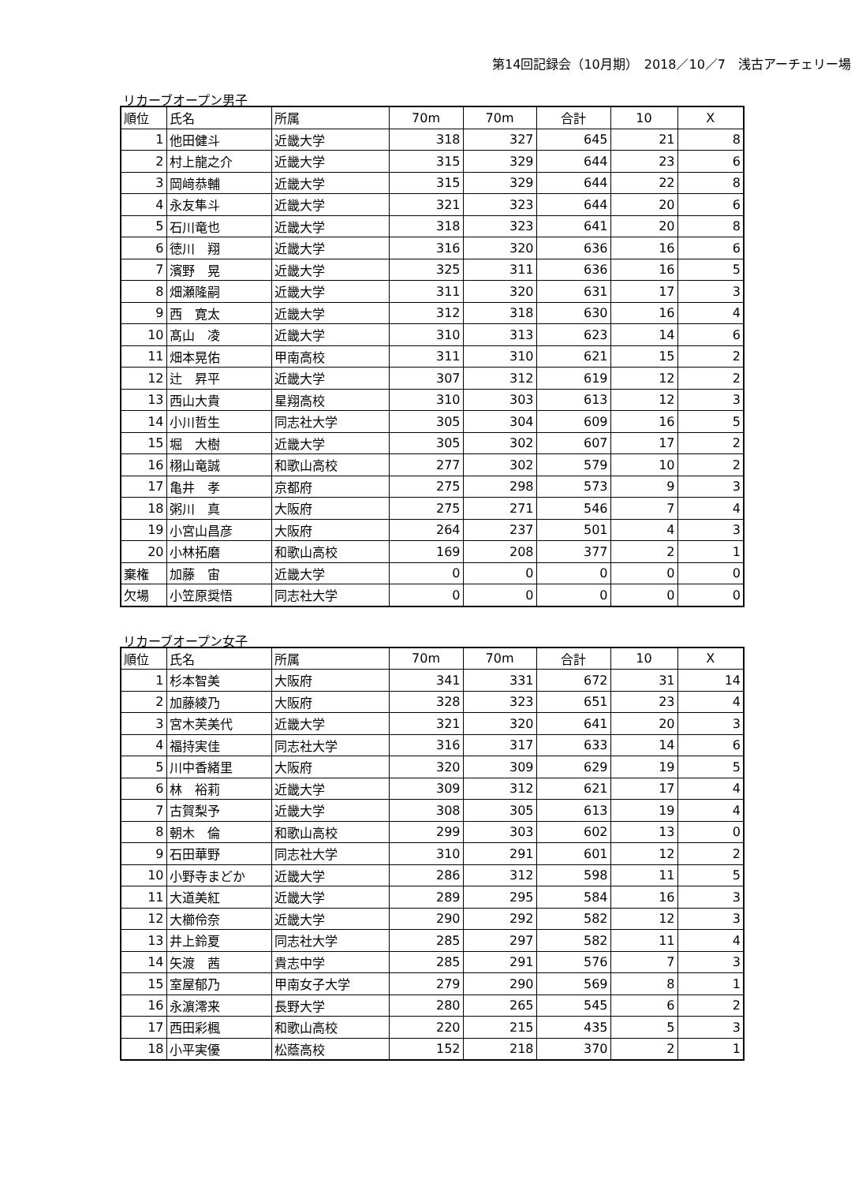第14回記録会（10月期）　2018／10／7　浅古アーチェリー場
リカーブオープン男子
| 順位 | 氏名 | 所属 | 70m | 70m | 合計 | 10 | X |
| --- | --- | --- | --- | --- | --- | --- | --- |
| 1 | 他田健斗 | 近畿大学 | 318 | 327 | 645 | 21 | 8 |
| 2 | 村上龍之介 | 近畿大学 | 315 | 329 | 644 | 23 | 6 |
| 3 | 岡﨑恭輔 | 近畿大学 | 315 | 329 | 644 | 22 | 8 |
| 4 | 永友隼斗 | 近畿大学 | 321 | 323 | 644 | 20 | 6 |
| 5 | 石川竜也 | 近畿大学 | 318 | 323 | 641 | 20 | 8 |
| 6 | 徳川 翔 | 近畿大学 | 316 | 320 | 636 | 16 | 6 |
| 7 | 濱野 晃 | 近畿大学 | 325 | 311 | 636 | 16 | 5 |
| 8 | 畑瀬隆嗣 | 近畿大学 | 311 | 320 | 631 | 17 | 3 |
| 9 | 西 寛太 | 近畿大学 | 312 | 318 | 630 | 16 | 4 |
| 10 | 髙山 凌 | 近畿大学 | 310 | 313 | 623 | 14 | 6 |
| 11 | 畑本晃佑 | 甲南高校 | 311 | 310 | 621 | 15 | 2 |
| 12 | 辻 昇平 | 近畿大学 | 307 | 312 | 619 | 12 | 2 |
| 13 | 西山大貴 | 星翔高校 | 310 | 303 | 613 | 12 | 3 |
| 14 | 小川哲生 | 同志社大学 | 305 | 304 | 609 | 16 | 5 |
| 15 | 堀 大樹 | 近畿大学 | 305 | 302 | 607 | 17 | 2 |
| 16 | 栩山竜誠 | 和歌山高校 | 277 | 302 | 579 | 10 | 2 |
| 17 | 亀井 孝 | 京都府 | 275 | 298 | 573 | 9 | 3 |
| 18 | 粥川 真 | 大阪府 | 275 | 271 | 546 | 7 | 4 |
| 19 | 小宮山昌彦 | 大阪府 | 264 | 237 | 501 | 4 | 3 |
| 20 | 小林拓磨 | 和歌山高校 | 169 | 208 | 377 | 2 | 1 |
| 棄権 | 加藤 宙 | 近畿大学 | 0 | 0 | 0 | 0 | 0 |
| 欠場 | 小笠原奨悟 | 同志社大学 | 0 | 0 | 0 | 0 | 0 |
リカーブオープン女子
| 順位 | 氏名 | 所属 | 70m | 70m | 合計 | 10 | X |
| --- | --- | --- | --- | --- | --- | --- | --- |
| 1 | 杉本智美 | 大阪府 | 341 | 331 | 672 | 31 | 14 |
| 2 | 加藤綾乃 | 大阪府 | 328 | 323 | 651 | 23 | 4 |
| 3 | 宮木芙美代 | 近畿大学 | 321 | 320 | 641 | 20 | 3 |
| 4 | 福持実佳 | 同志社大学 | 316 | 317 | 633 | 14 | 6 |
| 5 | 川中香緒里 | 大阪府 | 320 | 309 | 629 | 19 | 5 |
| 6 | 林 裕莉 | 近畿大学 | 309 | 312 | 621 | 17 | 4 |
| 7 | 古賀梨予 | 近畿大学 | 308 | 305 | 613 | 19 | 4 |
| 8 | 朝木 倫 | 和歌山高校 | 299 | 303 | 602 | 13 | 0 |
| 9 | 石田華野 | 同志社大学 | 310 | 291 | 601 | 12 | 2 |
| 10 | 小野寺まどか | 近畿大学 | 286 | 312 | 598 | 11 | 5 |
| 11 | 大道美紅 | 近畿大学 | 289 | 295 | 584 | 16 | 3 |
| 12 | 大櫛伶奈 | 近畿大学 | 290 | 292 | 582 | 12 | 3 |
| 13 | 井上鈴夏 | 同志社大学 | 285 | 297 | 582 | 11 | 4 |
| 14 | 矢渡 茜 | 貴志中学 | 285 | 291 | 576 | 7 | 3 |
| 15 | 室屋郁乃 | 甲南女子大学 | 279 | 290 | 569 | 8 | 1 |
| 16 | 永濵澪来 | 長野大学 | 280 | 265 | 545 | 6 | 2 |
| 17 | 西田彩楓 | 和歌山高校 | 220 | 215 | 435 | 5 | 3 |
| 18 | 小平実優 | 松蔭高校 | 152 | 218 | 370 | 2 | 1 |